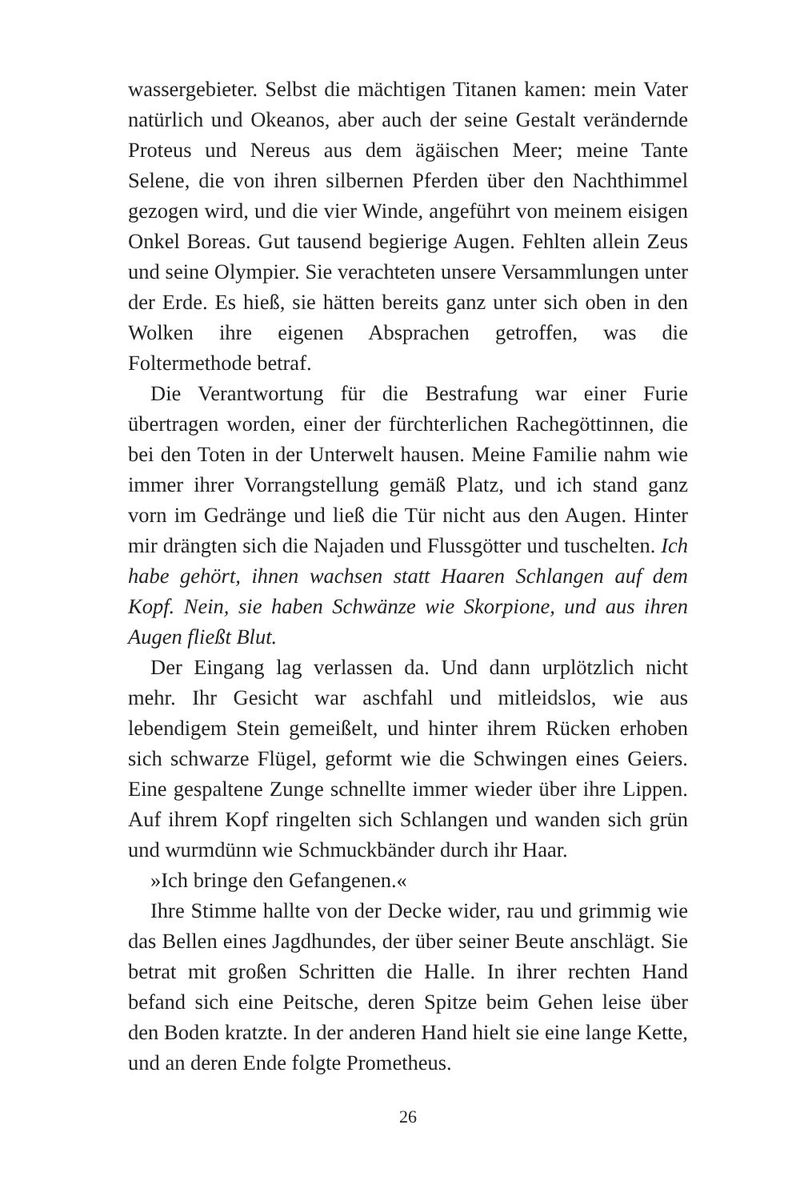wassergebieter. Selbst die mächtigen Titanen kamen: mein Vater natürlich und Okeanos, aber auch der seine Gestalt verändernde Proteus und Nereus aus dem ägäischen Meer; meine Tante Selene, die von ihren silbernen Pferden über den Nachthimmel gezogen wird, und die vier Winde, angeführt von meinem eisigen Onkel Boreas. Gut tausend begierige Augen. Fehlten allein Zeus und seine Olympier. Sie verachteten unsere Versammlungen unter der Erde. Es hieß, sie hätten bereits ganz unter sich oben in den Wolken ihre eigenen Absprachen getroffen, was die Foltermethode betraf.
Die Verantwortung für die Bestrafung war einer Furie übertragen worden, einer der fürchterlichen Rachegöttinnen, die bei den Toten in der Unterwelt hausen. Meine Familie nahm wie immer ihrer Vorrangstellung gemäß Platz, und ich stand ganz vorn im Gedränge und ließ die Tür nicht aus den Augen. Hinter mir drängten sich die Najaden und Flussgötter und tuschelten. Ich habe gehört, ihnen wachsen statt Haaren Schlangen auf dem Kopf. Nein, sie haben Schwänze wie Skorpione, und aus ihren Augen fließt Blut.
Der Eingang lag verlassen da. Und dann urplötzlich nicht mehr. Ihr Gesicht war aschfahl und mitleidslos, wie aus lebendigem Stein gemeißelt, und hinter ihrem Rücken erhoben sich schwarze Flügel, geformt wie die Schwingen eines Geiers. Eine gespaltene Zunge schnellte immer wieder über ihre Lippen. Auf ihrem Kopf ringelten sich Schlangen und wanden sich grün und wurmdünn wie Schmuckbänder durch ihr Haar.
»Ich bringe den Gefangenen.«
Ihre Stimme hallte von der Decke wider, rau und grimmig wie das Bellen eines Jagdhundes, der über seiner Beute anschlägt. Sie betrat mit großen Schritten die Halle. In ihrer rechten Hand befand sich eine Peitsche, deren Spitze beim Gehen leise über den Boden kratzte. In der anderen Hand hielt sie eine lange Kette, und an deren Ende folgte Prometheus.
26